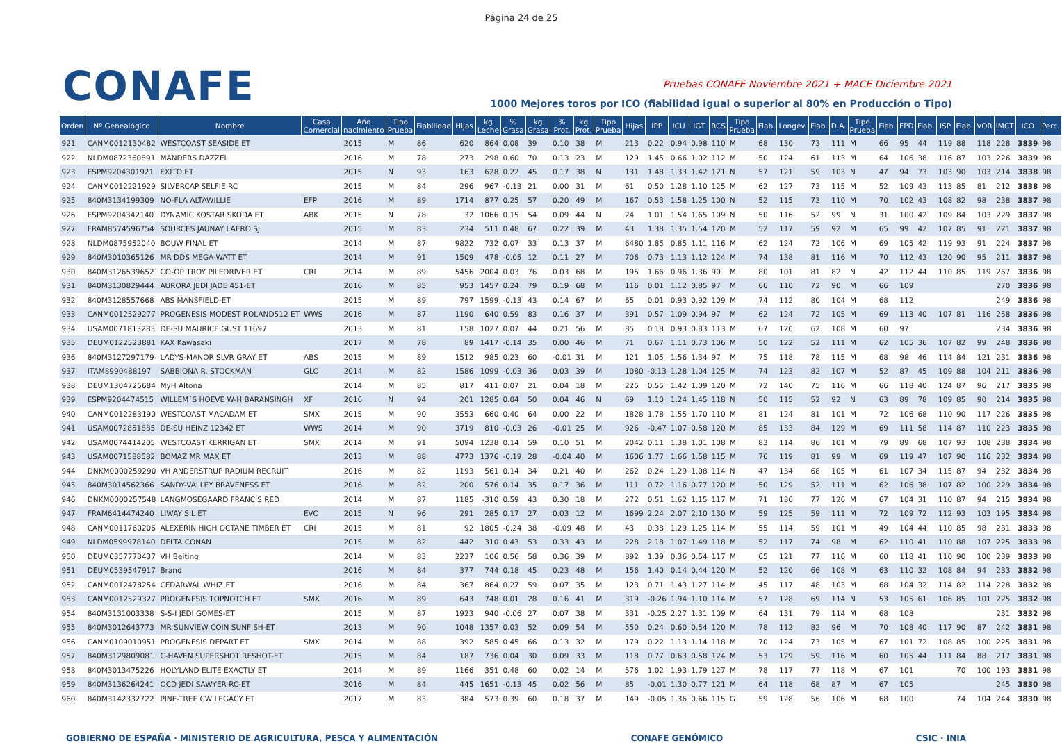Página 24 de 25
CONAFE
Pruebas CONAFE Noviembre 2021 + MACE Diciembre 2021
1000 Mejores toros por ICO (fiabilidad igual o superior al 80% en Producción o Tipo)
| Orden | Nº Genealógico | Nombre | Casa Comercial | Año nacimiento | Tipo Prueba | Fiabilidad | Hijas | kg Leche | % Grasa | kg Grasa | % Prot. | kg Prot. | Tipo Prueba | Hijas | IPP | ICU | IGT | RCS | Tipo Prueba | Fiab. | Longev. | Fiab. | D.A. | Tipo Prueba | Fiab. | FPD | Fiab. | ISP | Fiab. | VOR | IMCT | ICO | Perc. |
| --- | --- | --- | --- | --- | --- | --- | --- | --- | --- | --- | --- | --- | --- | --- | --- | --- | --- | --- | --- | --- | --- | --- | --- | --- | --- | --- | --- | --- | --- | --- | --- | --- | --- |
| 921 | CANM0012130482 | WESTCOAST SEASIDE ET | | 2015 | M | 86 | 620 | 864 | 0.08 | 39 | 0.10 | 38 | M | 213 | 0.22 | 0.94 | 0.98 | 110 | M | 68 | 130 | 73 | 111 | M | 66 | 95 | 44 | 119 | 88 | 118 | 228 | 3839 | 98 |
| 922 | NLDM0872360891 | MANDERS DAZZEL | | 2016 | M | 78 | 273 | 298 | 0.60 | 70 | 0.13 | 23 | M | 129 | 1.45 | 0.66 | 1.02 | 112 | M | 50 | 124 | 61 | 113 | M | 64 | 106 | 38 | 116 | 87 | 103 | 226 | 3839 | 98 |
| 923 | ESPM9204301921 | EXITO ET | | 2015 | N | 93 | 163 | 628 | 0.22 | 45 | 0.17 | 38 | N | 131 | 1.48 | 1.33 | 1.42 | 121 | N | 57 | 121 | 59 | 103 | N | 47 | 94 | 73 | 103 | 90 | 103 | 214 | 3838 | 98 |
| 924 | CANM0012221929 | SILVERCAP SELFIE RC | | 2015 | M | 84 | 296 | 967 | -0.13 | 21 | 0.00 | 31 | M | 61 | 0.50 | 1.28 | 1.10 | 125 | M | 62 | 127 | 73 | 115 | M | 52 | 109 | 43 | 113 | 85 | 81 | 212 | 3838 | 98 |
| 925 | 840M3134199309 | NO-FLA ALTAWILLIE | EFP | 2016 | M | 89 | 1714 | 877 | 0.25 | 57 | 0.20 | 49 | M | 167 | 0.53 | 1.58 | 1.25 | 100 | N | 52 | 115 | 73 | 110 | M | 70 | 102 | 43 | 108 | 82 | 98 | 238 | 3837 | 98 |
| 926 | ESPM9204342140 | DYNAMIC KOSTAR SKODA ET | ABK | 2015 | N | 78 | 32 | 1066 | 0.15 | 54 | 0.09 | 44 | N | 24 | 1.01 | 1.54 | 1.65 | 109 | N | 50 | 116 | 52 | 99 | N | 31 | 100 | 42 | 109 | 84 | 103 | 229 | 3837 | 98 |
| 927 | FRAM8574596754 | SOURCES JAUNAY LAERO SJ | | 2015 | M | 83 | 234 | 511 | 0.48 | 67 | 0.22 | 39 | M | 43 | 1.38 | 1.35 | 1.54 | 120 | M | 52 | 117 | 59 | 92 | M | 65 | 99 | 42 | 107 | 85 | 91 | 221 | 3837 | 98 |
| 928 | NLDM0875952040 | BOUW FINAL ET | | 2014 | M | 87 | 9822 | 732 | 0.07 | 33 | 0.13 | 37 | M | 6480 | 1.85 | 0.85 | 1.11 | 116 | M | 62 | 124 | 72 | 106 | M | 69 | 105 | 42 | 119 | 93 | 91 | 224 | 3837 | 98 |
| 929 | 840M3010365126 | MR DDS MEGA-WATT ET | | 2014 | M | 91 | 1509 | 478 | -0.05 | 12 | 0.11 | 27 | M | 706 | 0.73 | 1.13 | 1.12 | 124 | M | 74 | 138 | 81 | 116 | M | 70 | 112 | 43 | 120 | 90 | 95 | 211 | 3837 | 98 |
| 930 | 840M3126539652 | CO-OP TROY PILEDRIVER ET | CRI | 2014 | M | 89 | 5456 | 2004 | 0.03 | 76 | 0.03 | 68 | M | 195 | 1.66 | 0.96 | 1.36 | 90 | M | 80 | 101 | 81 | 82 | N | 42 | 112 | 44 | 110 | 85 | 119 | 267 | 3836 | 98 |
| 931 | 840M3130829444 | AURORA JEDI JADE 451-ET | | 2016 | M | 85 | 953 | 1457 | 0.24 | 79 | 0.19 | 68 | M | 116 | 0.01 | 1.12 | 0.85 | 97 | M | 66 | 110 | 72 | 90 | M | 66 | 109 | | | | | 270 | 3836 | 98 |
| 932 | 840M3128557668 | ABS MANSFIELD-ET | | 2015 | M | 89 | 797 | 1599 | -0.13 | 43 | 0.14 | 67 | M | 65 | 0.01 | 0.93 | 0.92 | 109 | M | 74 | 112 | 80 | 104 | M | 68 | 112 | | | | | 249 | 3836 | 98 |
| 933 | CANM0012529277 | PROGENESIS MODEST ROLAND512 ET | WWS | 2016 | M | 87 | 1190 | 640 | 0.59 | 83 | 0.16 | 37 | M | 391 | 0.57 | 1.09 | 0.94 | 97 | M | 62 | 124 | 72 | 105 | M | 69 | 113 | 40 | 107 | 81 | 116 | 258 | 3836 | 98 |
| 934 | USAM0071813283 | DE-SU MAURICE GUST 11697 | | 2013 | M | 81 | 158 | 1027 | 0.07 | 44 | 0.21 | 56 | M | 85 | 0.18 | 0.93 | 0.83 | 113 | M | 67 | 120 | 62 | 108 | M | 60 | 97 | | | | | 234 | 3836 | 98 |
| 935 | DEUM0122523881 | KAX Kawasaki | | 2017 | M | 78 | 89 | 1417 | -0.14 | 35 | 0.00 | 46 | M | 71 | 0.67 | 1.11 | 0.73 | 106 | M | 50 | 122 | 52 | 111 | M | 62 | 105 | 36 | 107 | 82 | 99 | 248 | 3836 | 98 |
| 936 | 840M3127297179 | LADYS-MANOR SLVR GRAY ET | ABS | 2015 | M | 89 | 1512 | 985 | 0.23 | 60 | -0.01 | 31 | M | 121 | 1.05 | 1.56 | 1.34 | 97 | M | 75 | 118 | 78 | 115 | M | 68 | 98 | 46 | 114 | 84 | 121 | 231 | 3836 | 98 |
| 937 | ITAM8990488197 | SABBIONA R. STOCKMAN | GLO | 2014 | M | 82 | 1586 | 1099 | -0.03 | 36 | 0.03 | 39 | M | 1080 | -0.13 | 1.28 | 1.04 | 125 | M | 74 | 123 | 82 | 107 | M | 52 | 87 | 45 | 109 | 88 | 104 | 211 | 3836 | 98 |
| 938 | DEUM1304725684 | MyH Altona | | 2014 | M | 85 | 817 | 411 | 0.07 | 21 | 0.04 | 18 | M | 225 | 0.55 | 1.42 | 1.09 | 120 | M | 72 | 140 | 75 | 116 | M | 66 | 118 | 40 | 124 | 87 | 96 | 217 | 3835 | 98 |
| 939 | ESPM9204474515 | WILLEM´S HOEVE W-H BARANSINGH | XF | 2016 | N | 94 | 201 | 1285 | 0.04 | 50 | 0.04 | 46 | N | 69 | 1.10 | 1.24 | 1.45 | 118 | N | 50 | 115 | 52 | 92 | N | 63 | 89 | 78 | 109 | 85 | 90 | 214 | 3835 | 98 |
| 940 | CANM0012283190 | WESTCOAST MACADAM ET | SMX | 2015 | M | 90 | 3553 | 660 | 0.40 | 64 | 0.00 | 22 | M | 1828 | 1.78 | 1.55 | 1.70 | 110 | M | 81 | 124 | 81 | 101 | M | 72 | 106 | 68 | 110 | 90 | 117 | 226 | 3835 | 98 |
| 941 | USAM0072851885 | DE-SU HEINZ 12342 ET | WWS | 2014 | M | 90 | 3719 | 810 | -0.03 | 26 | -0.01 | 25 | M | 926 | -0.47 | 1.07 | 0.58 | 120 | M | 85 | 133 | 84 | 129 | M | 69 | 111 | 58 | 114 | 87 | 110 | 223 | 3835 | 98 |
| 942 | USAM0074414205 | WESTCOAST KERRIGAN ET | SMX | 2014 | M | 91 | 5094 | 1238 | 0.14 | 59 | 0.10 | 51 | M | 2042 | 0.11 | 1.38 | 1.01 | 108 | M | 83 | 114 | 86 | 101 | M | 79 | 89 | 68 | 107 | 93 | 108 | 238 | 3834 | 98 |
| 943 | USAM0071588582 | BOMAZ MR MAX ET | | 2013 | M | 88 | 4773 | 1376 | -0.19 | 28 | -0.04 | 40 | M | 1606 | 1.77 | 1.66 | 1.58 | 115 | M | 76 | 119 | 81 | 99 | M | 69 | 119 | 47 | 107 | 90 | 116 | 232 | 3834 | 98 |
| 944 | DNKM0000259290 | VH ANDERSTRUP RADIUM RECRUIT | | 2016 | M | 82 | 1193 | 561 | 0.14 | 34 | 0.21 | 40 | M | 262 | 0.24 | 1.29 | 1.08 | 114 | N | 47 | 134 | 68 | 105 | M | 61 | 107 | 34 | 115 | 87 | 94 | 232 | 3834 | 98 |
| 945 | 840M3014562366 | SANDY-VALLEY BRAVENESS ET | | 2016 | M | 82 | 200 | 576 | 0.14 | 35 | 0.17 | 36 | M | 111 | 0.72 | 1.16 | 0.77 | 120 | M | 50 | 129 | 52 | 111 | M | 62 | 106 | 38 | 107 | 82 | 100 | 229 | 3834 | 98 |
| 946 | DNKM0000257548 | LANGMOSEGAARD FRANCIS RED | | 2014 | M | 87 | 1185 | -310 | 0.59 | 43 | 0.30 | 18 | M | 272 | 0.51 | 1.62 | 1.15 | 117 | M | 71 | 136 | 77 | 126 | M | 67 | 104 | 31 | 110 | 87 | 94 | 215 | 3834 | 98 |
| 947 | FRAM6414474240 | LIWAY SIL ET | EVO | 2015 | N | 96 | 291 | 285 | 0.17 | 27 | 0.03 | 12 | M | 1699 | 2.24 | 2.07 | 2.10 | 130 | M | 59 | 125 | 59 | 111 | M | 72 | 109 | 72 | 112 | 93 | 103 | 195 | 3834 | 98 |
| 948 | CANM0011760206 | ALEXERIN HIGH OCTANE TIMBER ET | CRI | 2015 | M | 81 | 92 | 1805 | -0.24 | 38 | -0.09 | 48 | M | 43 | 0.38 | 1.29 | 1.25 | 114 | M | 55 | 114 | 59 | 101 | M | 49 | 104 | 44 | 110 | 85 | 98 | 231 | 3833 | 98 |
| 949 | NLDM0599978140 | DELTA CONAN | | 2015 | M | 82 | 442 | 310 | 0.43 | 53 | 0.33 | 43 | M | 228 | 2.18 | 1.07 | 1.49 | 118 | M | 52 | 117 | 74 | 98 | M | 62 | 110 | 41 | 110 | 88 | 107 | 225 | 3833 | 98 |
| 950 | DEUM0357773437 | VH Beiting | | 2014 | M | 83 | 2237 | 106 | 0.56 | 58 | 0.36 | 39 | M | 892 | 1.39 | 0.36 | 0.54 | 117 | M | 65 | 121 | 77 | 116 | M | 60 | 118 | 41 | 110 | 90 | 100 | 239 | 3833 | 98 |
| 951 | DEUM0539547917 | Brand | | 2016 | M | 84 | 377 | 744 | 0.18 | 45 | 0.23 | 48 | M | 156 | 1.40 | 0.14 | 0.44 | 120 | M | 52 | 120 | 66 | 108 | M | 63 | 110 | 32 | 108 | 84 | 94 | 233 | 3832 | 98 |
| 952 | CANM0012478254 | CEDARWAL WHIZ ET | | 2016 | M | 84 | 367 | 864 | 0.27 | 59 | 0.07 | 35 | M | 123 | 0.71 | 1.43 | 1.27 | 114 | M | 45 | 117 | 48 | 103 | M | 68 | 104 | 32 | 114 | 82 | 114 | 228 | 3832 | 98 |
| 953 | CANM0012529327 | PROGENESIS TOPNOTCH ET | SMX | 2016 | M | 89 | 643 | 748 | 0.01 | 28 | 0.16 | 41 | M | 319 | -0.26 | 1.94 | 1.10 | 114 | M | 57 | 128 | 69 | 114 | N | 53 | 105 | 61 | 106 | 85 | 101 | 225 | 3832 | 98 |
| 954 | 840M3131003338 | S-S-I JEDI GOMES-ET | | 2015 | M | 87 | 1923 | 940 | -0.06 | 27 | 0.07 | 38 | M | 331 | -0.25 | 2.27 | 1.31 | 109 | M | 64 | 131 | 79 | 114 | M | 68 | 108 | | | | | 231 | 3832 | 98 |
| 955 | 840M3012643773 | MR SUNVIEW COIN SUNFISH-ET | | 2013 | M | 90 | 1048 | 1357 | 0.03 | 52 | 0.09 | 54 | M | 550 | 0.24 | 0.60 | 0.54 | 120 | M | 78 | 112 | 82 | 96 | M | 70 | 108 | 40 | 117 | 90 | 87 | 242 | 3831 | 98 |
| 956 | CANM0109010951 | PROGENESIS DEPART ET | SMX | 2014 | M | 88 | 392 | 585 | 0.45 | 66 | 0.13 | 32 | M | 179 | 0.22 | 1.13 | 1.14 | 118 | M | 70 | 124 | 73 | 105 | M | 67 | 101 | 72 | 108 | 85 | 100 | 225 | 3831 | 98 |
| 957 | 840M3129809081 | C-HAVEN SUPERSHOT RESHOT-ET | | 2015 | M | 84 | 187 | 736 | 0.04 | 30 | 0.09 | 33 | M | 118 | 0.77 | 0.63 | 0.58 | 124 | M | 53 | 129 | 59 | 116 | M | 60 | 105 | 44 | 111 | 84 | 88 | 217 | 3831 | 98 |
| 958 | 840M3013475226 | HOLYLAND ELITE EXACTLY ET | | 2014 | M | 89 | 1166 | 351 | 0.48 | 60 | 0.02 | 14 | M | 576 | 1.02 | 1.93 | 1.79 | 127 | M | 78 | 117 | 77 | 118 | M | 67 | 101 | | | 70 | 100 | 193 | 3831 | 98 |
| 959 | 840M3136264241 | OCD JEDI SAWYER-RC-ET | | 2016 | M | 84 | 445 | 1651 | -0.13 | 45 | 0.02 | 56 | M | 85 | -0.01 | 1.30 | 0.77 | 121 | M | 64 | 118 | 68 | 87 | M | 67 | 105 | | | | | 245 | 3830 | 98 |
| 960 | 840M3142332722 | PINE-TREE CW LEGACY ET | | 2017 | M | 83 | 384 | 573 | 0.39 | 60 | 0.18 | 37 | M | 149 | -0.05 | 1.36 | 0.66 | 115 | G | 59 | 128 | 56 | 106 | M | 68 | 100 | | | 74 | 104 | 244 | 3830 | 98 |
GOBIERNO DE ESPAÑA · MINISTERIO DE AGRICULTURA, PESCA Y ALIMENTACIÓN
CONAFE GENÓMICO CSIC · INIA